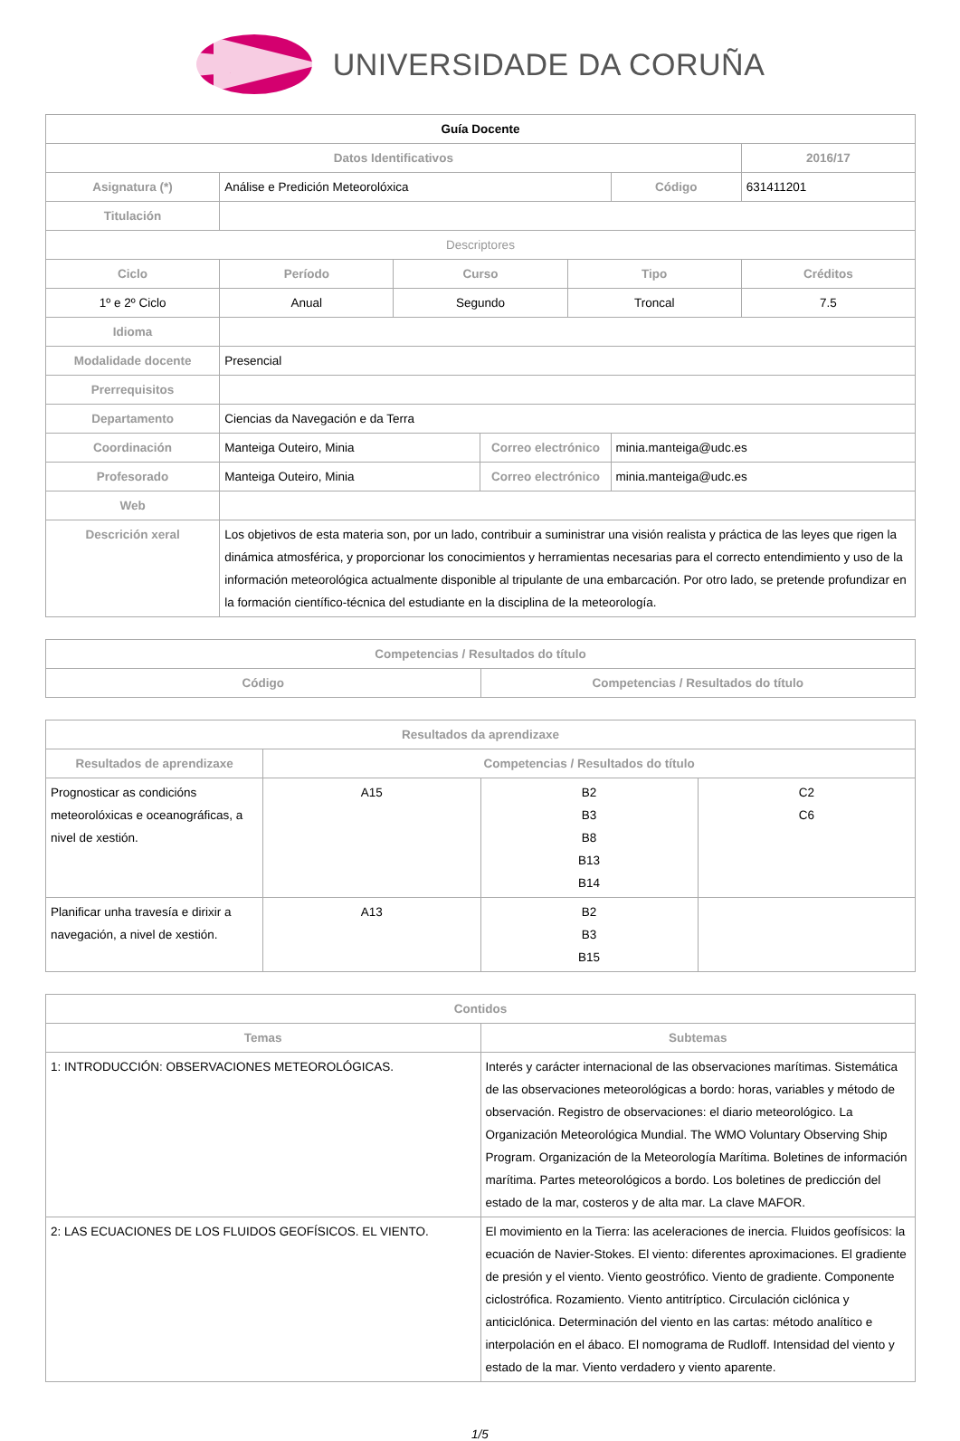UNIVERSIDADE DA CORUÑA
| Guía Docente | | | | | | |
| Datos Identificativos | | | | | | 2016/17 |
| Asignatura (*) | Análise e Predición Meteorolóxica | | | | Código | 631411201 |
| Titulación | | | | | | |
| Descriptores | | | | | | |
| Ciclo | Período | Curso | | Tipo | | Créditos |
| 1º e 2º Ciclo | Anual | Segundo | | Troncal | | 7.5 |
| Idioma | | | | | | |
| Modalidade docente | Presencial | | | | | |
| Prerrequisitos | | | | | | |
| Departamento | Ciencias da Navegación e da Terra | | | | | |
| Coordinación | Manteiga Outeiro, Minia | | Correo electrónico | | minia.manteiga@udc.es | |
| Profesorado | Manteiga Outeiro, Minia | | Correo electrónico | | minia.manteiga@udc.es | |
| Web | | | | | | |
| Descrición xeral | Los objetivos de esta materia son, por un lado, contribuir a suministrar una visión realista y práctica de las leyes que rigen la dinámica atmosférica, y proporcionar los conocimientos y herramientas necesarias para el correcto entendimiento y uso de la información meteorológica actualmente disponible al tripulante de una embarcación. Por otro lado, se pretende profundizar en la formación científico-técnica del estudiante en la disciplina de la meteorología. | | | | | |
| Competencias / Resultados do título | |
| --- | --- |
| Código | Competencias / Resultados do título |
| Resultados da aprendizaxe | | | |
| --- | --- | --- | --- |
| Resultados de aprendizaxe | Competencias / Resultados do título | | |
| Prognosticar as condicións meteorolóxicas e oceanográficas, a nivel de xestión. | A15 | B2 B3 B8 B13 B14 | C2 C6 |
| Planificar unha travesía e dirixir a navegación, a nivel de xestión. | A13 | B2 B3 B15 | |
| Contidos | |
| --- | --- |
| Temas | Subtemas |
| 1: INTRODUCCIÓN: OBSERVACIONES METEOROLÓGICAS. | Interés y carácter internacional de las observaciones marítimas. Sistemática de las observaciones meteorológicas a bordo: horas, variables y método de observación. Registro de observaciones: el diario meteorológico. La Organización Meteorológica Mundial. The WMO Voluntary Observing Ship Program. Organización de la Meteorología Marítima. Boletines de información marítima. Partes meteorológicos a bordo. Los boletines de predicción del estado de la mar, costeros y de alta mar. La clave MAFOR. |
| 2: LAS ECUACIONES DE LOS FLUIDOS GEOFÍSICOS. EL VIENTO. | El movimiento en la Tierra: las aceleraciones de inercia. Fluidos geofísicos: la ecuación de Navier-Stokes. El viento: diferentes aproximaciones. El gradiente de presión y el viento. Viento geostrófico. Viento de gradiente. Componente ciclostrófica. Rozamiento. Viento antitríptico. Circulación ciclónica y anticiclónica. Determinación del viento en las cartas: método analítico e interpolación en el ábaco. El nomograma de Rudloff. Intensidad del viento y estado de la mar. Viento verdadero y viento aparente. |
1/5